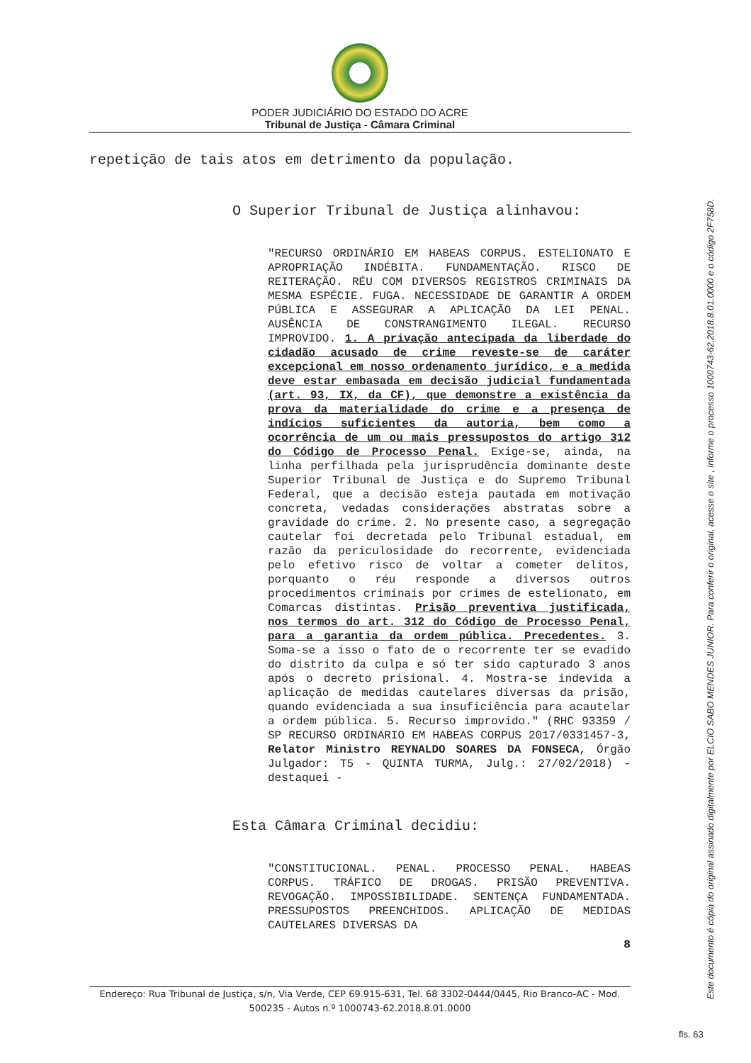PODER JUDICIÁRIO DO ESTADO DO ACRE
Tribunal de Justiça - Câmara Criminal
repetição de tais atos em detrimento da população.
O Superior Tribunal de Justiça alinhavou:
"RECURSO ORDINÁRIO EM HABEAS CORPUS. ESTELIONATO E APROPRIAÇÃO INDÉBITA. FUNDAMENTAÇÃO. RISCO DE REITERAÇÃO. RÉU COM DIVERSOS REGISTROS CRIMINAIS DA MESMA ESPÉCIE. FUGA. NECESSIDADE DE GARANTIR A ORDEM PÚBLICA E ASSEGURAR A APLICAÇÃO DA LEI PENAL. AUSÊNCIA DE CONSTRANGIMENTO ILEGAL. RECURSO IMPROVIDO. 1. A privação antecipada da liberdade do cidadão acusado de crime reveste-se de caráter excepcional em nosso ordenamento jurídico, e a medida deve estar embasada em decisão judicial fundamentada (art. 93, IX, da CF), que demonstre a existência da prova da materialidade do crime e a presença de indícios suficientes da autoria, bem como a ocorrência de um ou mais pressupostos do artigo 312 do Código de Processo Penal. Exige-se, ainda, na linha perfilhada pela jurisprudência dominante deste Superior Tribunal de Justiça e do Supremo Tribunal Federal, que a decisão esteja pautada em motivação concreta, vedadas considerações abstratas sobre a gravidade do crime. 2. No presente caso, a segregação cautelar foi decretada pelo Tribunal estadual, em razão da periculosidade do recorrente, evidenciada pelo efetivo risco de voltar a cometer delitos, porquanto o réu responde a diversos outros procedimentos criminais por crimes de estelionato, em Comarcas distintas. Prisão preventiva justificada, nos termos do art. 312 do Código de Processo Penal, para a garantia da ordem pública. Precedentes. 3. Soma-se a isso o fato de o recorrente ter se evadido do distrito da culpa e só ter sido capturado 3 anos após o decreto prisional. 4. Mostra-se indevida a aplicação de medidas cautelares diversas da prisão, quando evidenciada a sua insuficiência para acautelar a ordem pública. 5. Recurso improvido." (RHC 93359 / SP RECURSO ORDINARIO EM HABEAS CORPUS 2017/0331457-3, Relator Ministro REYNALDO SOARES DA FONSECA, Órgão Julgador: T5 - QUINTA TURMA, Julg.: 27/02/2018) - destaquei -
Esta Câmara Criminal decidiu:
"CONSTITUCIONAL. PENAL. PROCESSO PENAL. HABEAS CORPUS. TRÁFICO DE DROGAS. PRISÃO PREVENTIVA. REVOGAÇÃO. IMPOSSIBILIDADE. SENTENÇA FUNDAMENTADA. PRESSUPOSTOS PREENCHIDOS. APLICAÇÃO DE MEDIDAS CAUTELARES DIVERSAS DA
8
Este documento é cópia do original assinado digitalmente por ELCIO SABO MENDES JUNIOR. Para conferir o original, acesse o site , informe o processo 1000743-62.2018.8.01.0000 e o código 2F758D.
Endereço: Rua Tribunal de Justiça, s/n, Via Verde, CEP 69.915-631, Tel. 68 3302-0444/0445, Rio Branco-AC - Mod. 500235 - Autos n.º 1000743-62.2018.8.01.0000
fls. 63